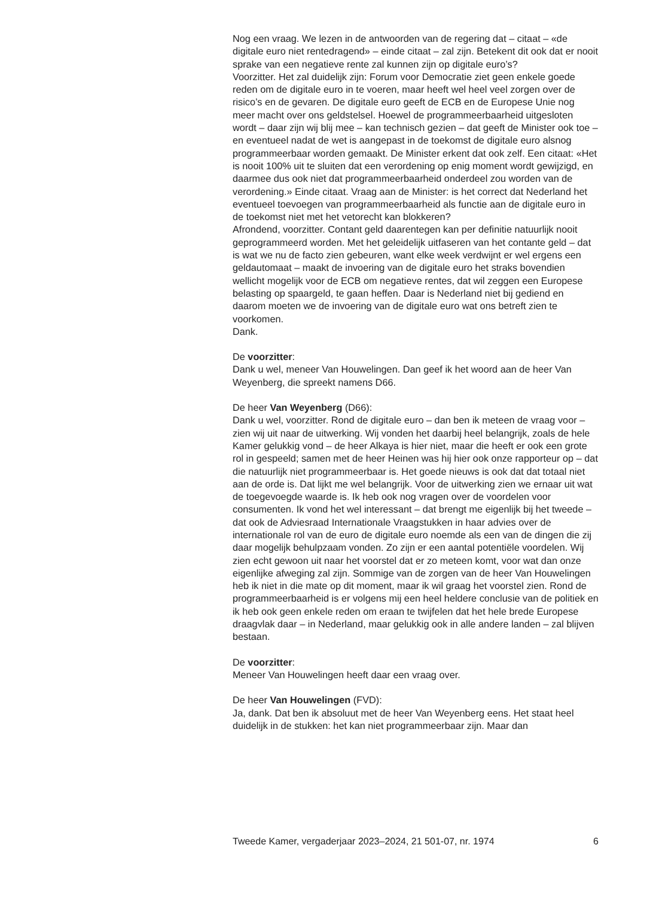Nog een vraag. We lezen in de antwoorden van de regering dat – citaat – «de digitale euro niet rentedragend» – einde citaat – zal zijn. Betekent dit ook dat er nooit sprake van een negatieve rente zal kunnen zijn op digitale euro’s?
Voorzitter. Het zal duidelijk zijn: Forum voor Democratie ziet geen enkele goede reden om de digitale euro in te voeren, maar heeft wel heel veel zorgen over de risico’s en de gevaren. De digitale euro geeft de ECB en de Europese Unie nog meer macht over ons geldstelsel. Hoewel de program­meerbaarheid uitgesloten wordt – daar zijn wij blij mee – kan technisch gezien – dat geeft de Minister ook toe – en eventueel nadat de wet is aangepast in de toekomst de digitale euro alsnog programmeerbaar worden gemaakt. De Minister erkent dat ook zelf. Een citaat: «Het is nooit 100% uit te sluiten dat een verordening op enig moment wordt gewijzigd, en daarmee dus ook niet dat programmeerbaarheid onderdeel zou worden van de verordening.» Einde citaat. Vraag aan de Minister: is het correct dat Nederland het eventueel toevoegen van programmeer­baarheid als functie aan de digitale euro in de toekomst niet met het vetorecht kan blokkeren?
Afrondend, voorzitter. Contant geld daarentegen kan per definitie natuurlijk nooit geprogrammeerd worden. Met het geleidelijk uitfaseren van het contante geld – dat is wat we nu de facto zien gebeuren, want elke week verdwijnt er wel ergens een geldautomaat – maakt de invoering van de digitale euro het straks bovendien wellicht mogelijk voor de ECB om negatieve rentes, dat wil zeggen een Europese belasting op spaargeld, te gaan heffen. Daar is Nederland niet bij gediend en daarom moeten we de invoering van de digitale euro wat ons betreft zien te voorkomen.
Dank.
De voorzitter:
Dank u wel, meneer Van Houwelingen. Dan geef ik het woord aan de heer Van Weyenberg, die spreekt namens D66.
De heer Van Weyenberg (D66):
Dank u wel, voorzitter. Rond de digitale euro – dan ben ik meteen de vraag voor – zien wij uit naar de uitwerking. Wij vonden het daarbij heel belangrijk, zoals de hele Kamer gelukkig vond – de heer Alkaya is hier niet, maar die heeft er ook een grote rol in gespeeld; samen met de heer Heinen was hij hier ook onze rapporteur op – dat die natuurlijk niet programmeerbaar is. Het goede nieuws is ook dat dat totaal niet aan de orde is. Dat lijkt me wel belangrijk. Voor de uitwerking zien we ernaar uit wat de toegevoegde waarde is. Ik heb ook nog vragen over de voordelen voor consumenten. Ik vond het wel interessant – dat brengt me eigenlijk bij het tweede – dat ook de Adviesraad Internationale Vraagstukken in haar advies over de internationale rol van de euro de digitale euro noemde als een van de dingen die zij daar mogelijk behulpzaam vonden. Zo zijn er een aantal potentiële voordelen. Wij zien echt gewoon uit naar het voorstel dat er zo meteen komt, voor wat dan onze eigenlijke afweging zal zijn. Sommige van de zorgen van de heer Van Houwelingen heb ik niet in die mate op dit moment, maar ik wil graag het voorstel zien. Rond de programmeerbaarheid is er volgens mij een heel heldere conclusie van de politiek en ik heb ook geen enkele reden om eraan te twijfelen dat het hele brede Europese draagvlak daar – in Nederland, maar gelukkig ook in alle andere landen – zal blijven bestaan.
De voorzitter:
Meneer Van Houwelingen heeft daar een vraag over.
De heer Van Houwelingen (FVD):
Ja, dank. Dat ben ik absoluut met de heer Van Weyenberg eens. Het staat heel duidelijk in de stukken: het kan niet programmeerbaar zijn. Maar dan
Tweede Kamer, vergaderjaar 2023–2024, 21 501-07, nr. 1974 6